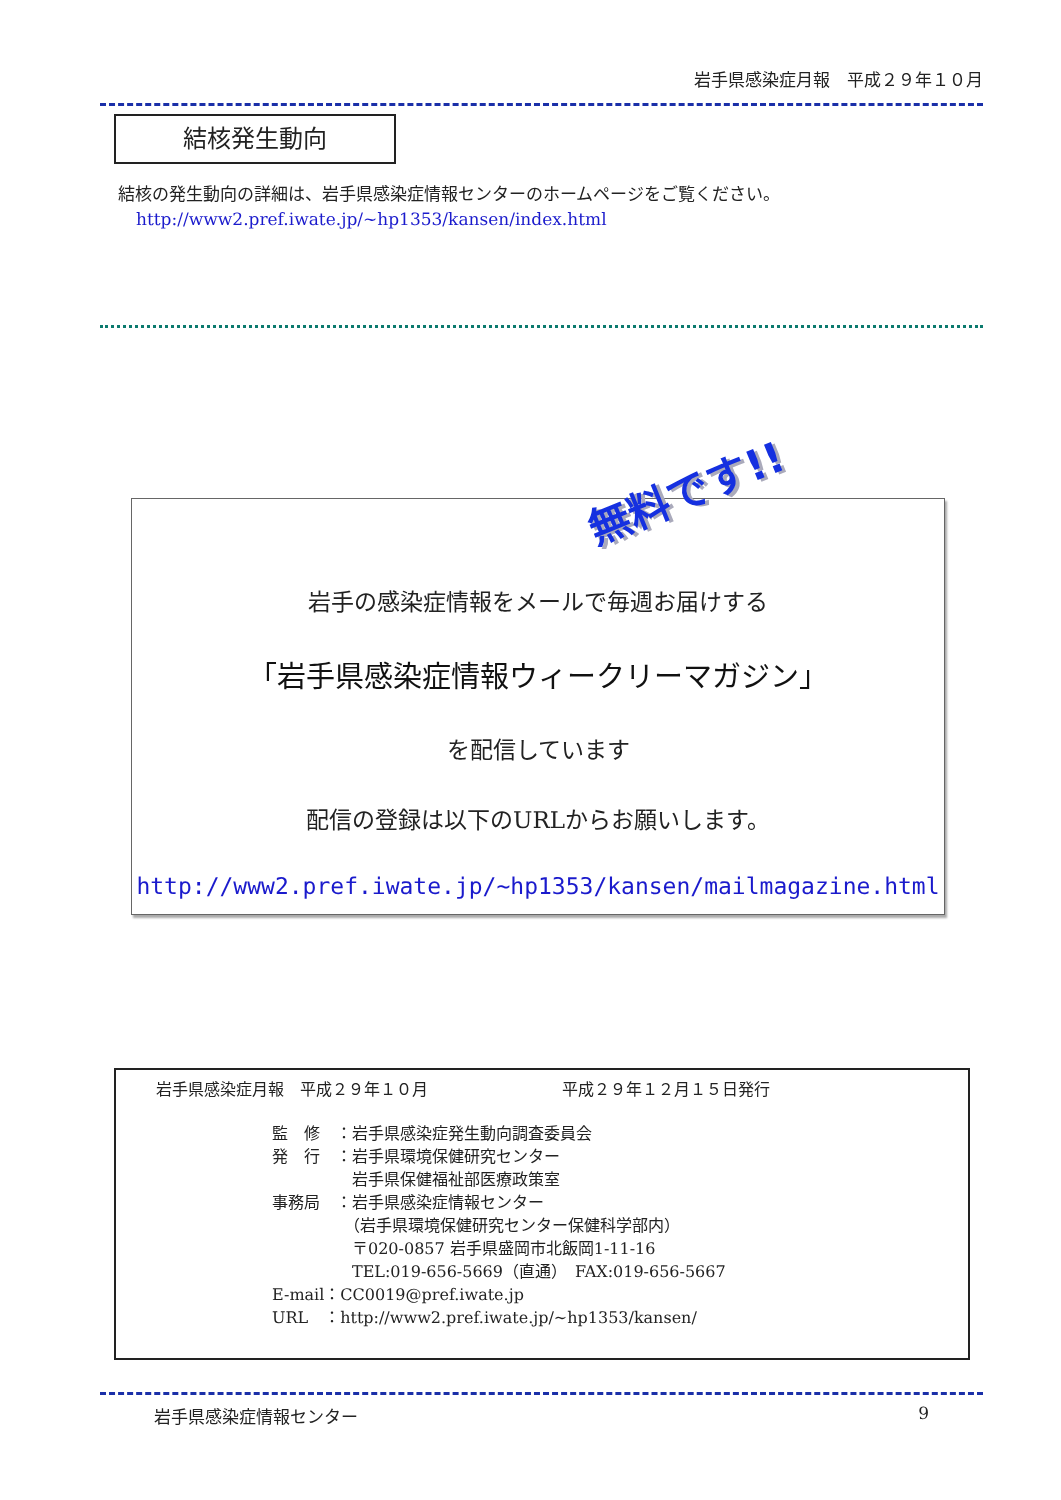岩手県感染症月報　平成２９年１０月
結核発生動向
結核の発生動向の詳細は、岩手県感染症情報センターのホームページをご覧ください。
http://www2.pref.iwate.jp/~hp1353/kansen/index.html
無料です!!
岩手の感染症情報をメールで毎週お届けする
「岩手県感染症情報ウィークリーマガジン」
を配信しています
配信の登録は以下のURLからお願いします。
http://www2.pref.iwate.jp/~hp1353/kansen/mailmagazine.html
岩手県感染症月報　平成２９年１０月 平成２９年１２月１５日発行
監　修　：岩手県感染症発生動向調査委員会
発　行　：岩手県環境保健研究センター
　　　　　岩手県保健福祉部医療政策室
事務局　：岩手県感染症情報センター
　　　　　（岩手県環境保健研究センター保健科学部内）
　　　　　〒020-0857 岩手県盛岡市北飯岡1-11-16
　　　　　TEL:019-656-5669（直通）　FAX:019-656-5667
E-mail：CC0019@pref.iwate.jp
URL　：http://www2.pref.iwate.jp/~hp1353/kansen/
岩手県感染症情報センター 9